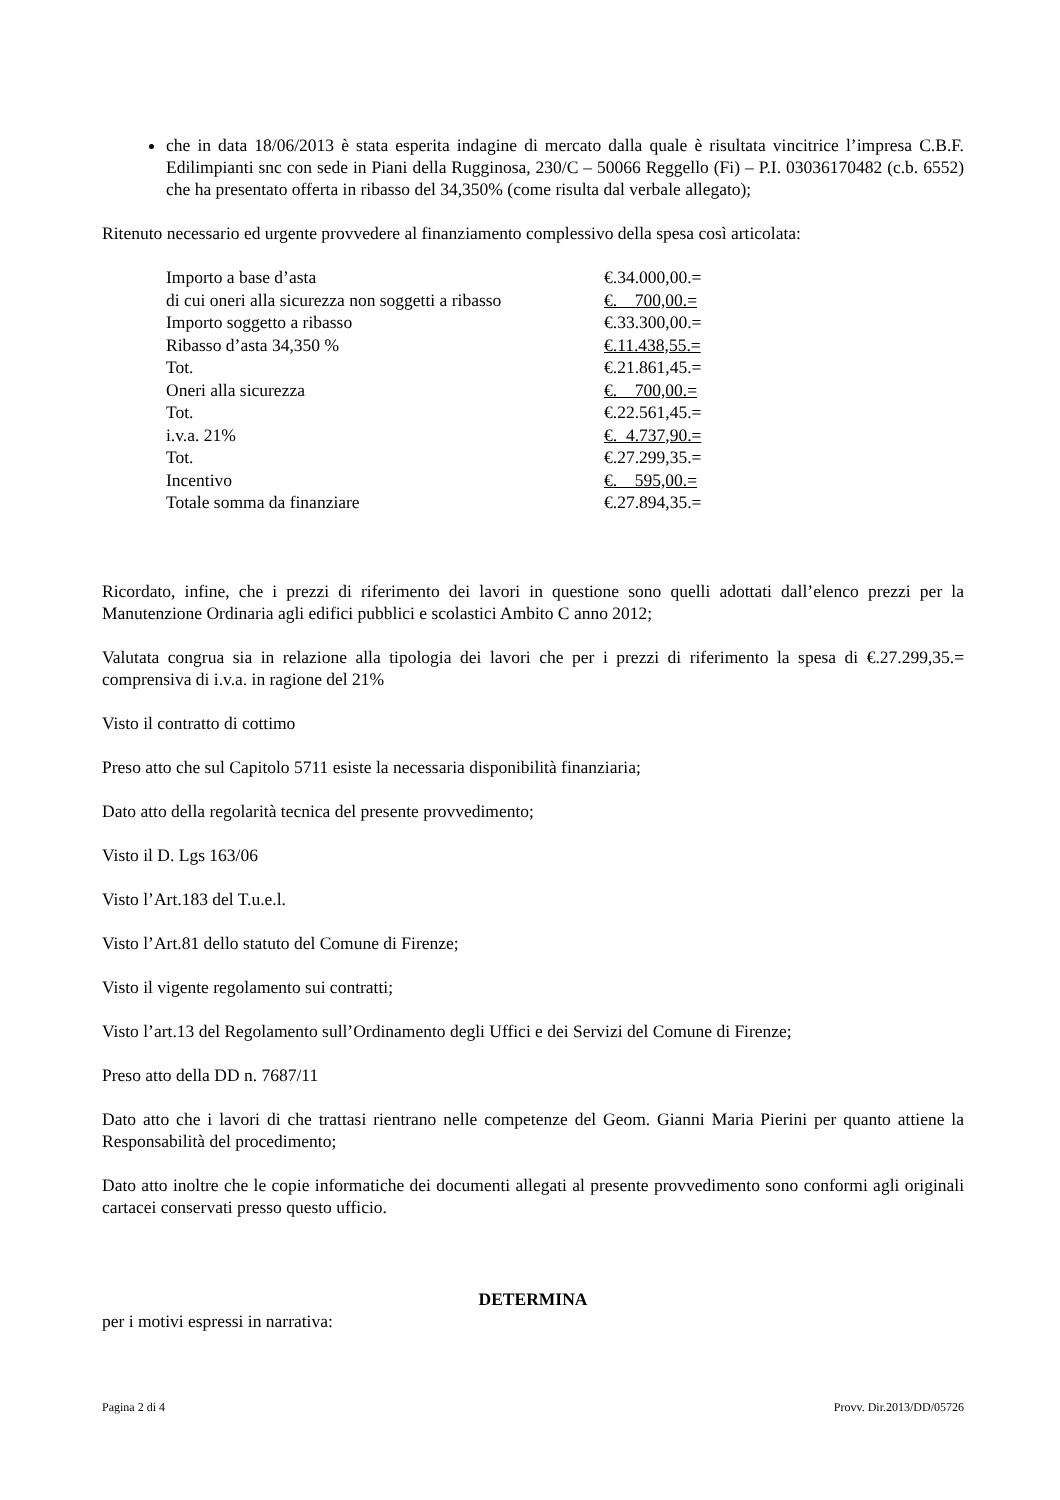che in data 18/06/2013 è stata esperita indagine di mercato dalla quale è risultata vincitrice l’impresa C.B.F. Edilimpianti snc con sede in Piani della Rugginosa, 230/C – 50066 Reggello (Fi) – P.I. 03036170482 (c.b. 6552) che ha presentato offerta in ribasso del 34,350% (come risulta dal verbale allegato);
Ritenuto necessario ed urgente provvedere al finanziamento complessivo della spesa così articolata:
| Importo a base d’asta | €.34.000,00.= |
| di cui oneri alla sicurezza non soggetti a ribasso | €. 700,00.= |
| Importo soggetto a ribasso | €.33.300,00.= |
| Ribasso d’asta 34,350 % | €.11.438,55.= |
| Tot. | €.21.861,45.= |
| Oneri alla sicurezza | €. 700,00.= |
| Tot. | €.22.561,45.= |
| i.v.a. 21% | €. 4.737,90.= |
| Tot. | €.27.299,35.= |
| Incentivo | €. 595,00.= |
| Totale somma da finanziare | €.27.894,35.= |
Ricordato, infine, che i prezzi di riferimento dei lavori in questione sono quelli adottati dall’elenco prezzi per la Manutenzione Ordinaria agli edifici pubblici e scolastici Ambito C anno 2012;
Valutata congrua sia in relazione alla tipologia dei lavori che per i prezzi di riferimento la spesa di €.27.299,35.= comprensiva di i.v.a. in ragione del 21%
Visto il contratto di cottimo
Preso atto che sul Capitolo 5711 esiste la necessaria disponibilità finanziaria;
Dato atto della regolarità tecnica del presente provvedimento;
Visto il D. Lgs 163/06
Visto l’Art.183 del T.u.e.l.
Visto l’Art.81 dello statuto del Comune di Firenze;
Visto il vigente regolamento sui contratti;
Visto l’art.13 del Regolamento sull’Ordinamento degli Uffici e dei Servizi del Comune di Firenze;
Preso atto della DD n. 7687/11
Dato atto che i lavori di che trattasi rientrano nelle competenze del Geom. Gianni Maria Pierini per quanto attiene la Responsabilità del procedimento;
Dato atto inoltre che le copie informatiche dei documenti allegati al presente provvedimento sono conformi agli originali cartacei conservati presso questo ufficio.
DETERMINA
per i motivi espressi in narrativa:
Pagina 2 di 4 Provv. Dir.2013/DD/05726